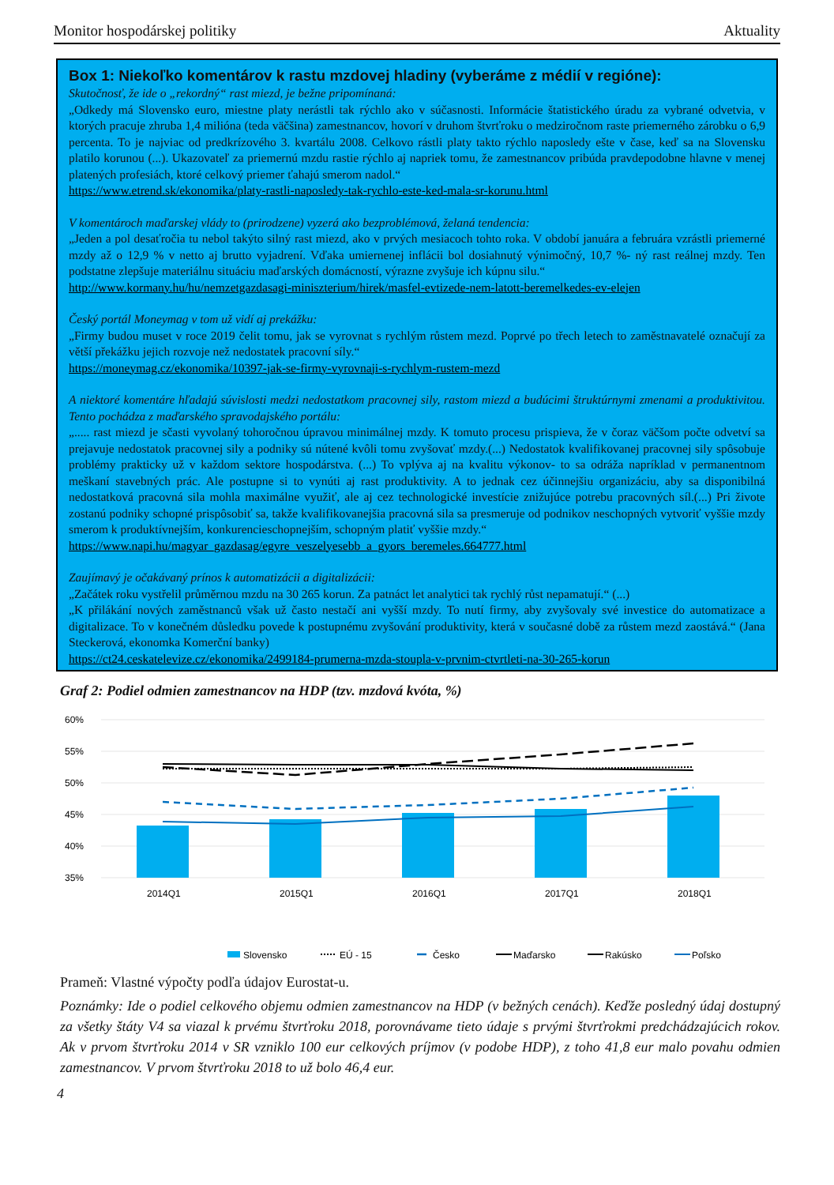Monitor hospodárskej politiky Aktuality
Box 1: Niekoľko komentárov k rastu mzdovej hladiny (vyberáme z médií v regióne):
Skutočnosť, že ide o „rekordný“ rast miezd, je bežne pripomínaná:
„Odkedy má Slovensko euro, miestne platy nerástli tak rýchlo ako v súčasnosti. Informácie štatistického úradu za vybrané odvetvia, v ktorých pracuje zhruba 1,4 milióna (teda väčšina) zamestnancov, hovorí v druhom štvrťroku o medziročnom raste priemerného zárobku o 6,9 percenta. To je najviac od predkrízového 3. kvartálu 2008. Celkovo rástli platy takto rýchlo naposledy ešte v čase, keď sa na Slovensku platilo korunou (...). Ukazovateľ za priemernú mzdu rastie rýchlo aj napriek tomu, že zamestnancov pribúda pravdepodobne hlavne v menej platených profesiách, ktoré celkový priemer ťahajú smerom nadol.“
https://www.etrend.sk/ekonomika/platy-rastli-naposledy-tak-rychlo-este-ked-mala-sr-korunu.html
V komentároch maďarskej vlády to (prirodzene) vyzerá ako bezproblémová, želaná tendencia:
„Jeden a pol desaťročia tu nebol takýto silný rast miezd, ako v prvých mesiacoch tohto roka. V období januára a februára vzrástli priemerné mzdy až o 12,9 % v netto aj brutto vyjadrení. Vďaka umiernenej inflácii bol dosiahnutý výnimočný, 10,7 %- ný rast reálnej mzdy. Ten podstatne zlepšuje materiálnu situáciu maďarských domácností, výrazne zvyšuje ich kúpnu silu.“
http://www.kormany.hu/hu/nemzetgazdasagi-miniszterium/hirek/masfel-evtizede-nem-latott-beremelkedes-ev-elejen
Český portál Moneymag v tom už vidí aj prekážku:
„Firmy budou muset v roce 2019 čelit tomu, jak se vyrovnat s rychlým růstem mezd. Poprvé po třech letech to zaměstnavatelé označují za větší překážku jejich rozvoje než nedostatek pracovní síly.“
https://moneymag.cz/ekonomika/10397-jak-se-firmy-vyrovnaji-s-rychlym-rustem-mezd
A niektoré komentáre hľadajú súvislosti medzi nedostatkom pracovnej sily, rastom miezd a budúcimi štruktúrnymi zmenami a produktivitou. Tento pochádza z maďarského spravodajského portálu:
„..... rast miezd je sčasti vyvolaný tohoročnou úpravou minimálnej mzdy. K tomuto procesu prispieva, že v čoraz väčšom počte odvetví sa prejavuje nedostatok pracovnej sily a podniky sú nútené kvôli tomu zvyšovať mzdy.(...) Nedostatok kvalifikovanej pracovnej sily spôsobuje problémy prakticky už v každom sektore hospodárstva. (...) To vplýva aj na kvalitu výkonov- to sa odráža napríklad v permanentnom meškaní stavebných prác. Ale postupne si to vynúti aj rast produktivity. A to jednak cez účinnejšiu organizáciu, aby sa disponibilná nedostatková pracovná sila mohla maximálne využiť, ale aj cez technologické investície znižujúce potrebu pracovných síl.(...) Pri živote zostanú podniky schopné prispôsobiť sa, takže kvalifikovanejšia pracovná sila sa presmeruje od podnikov neschopných vytvoriť vyššie mzdy smerom k produktívnejším, konkurencieschopnejším, schopným platiť vyššie mzdy.“
https://www.napi.hu/magyar_gazdasag/egyre_veszelyesebb_a_gyors_beremeles.664777.html
Zaujímavý je očakávaný prínos k automatizácii a digitalizácii:
„Začátek roku vystřelil průměrnou mzdu na 30 265 korun. Za patnáct let analytici tak rychlý růst nepamatují.“ (...)
„K přilákání nových zaměstnanců však už často nestačí ani vyšší mzdy. To nutí firmy, aby zvyšovaly své investice do automatizace a digitalizace. To v konečném důsledku povede k postupnému zvyšování produktivity, která v současné době za růstem mezd zaostává.“ (Jana Steckerová, ekonomka Komerční banky)
https://ct24.ceskatelevize.cz/ekonomika/2499184-prumerna-mzda-stoupla-v-prvnim-ctvrtleti-na-30-265-korun
Graf 2: Podiel odmien zamestnancov na HDP (tzv. mzdová kvóta, %)
60%
55%
50%
45%
40%
35%
2014Q1
2015Q1
2016Q1
2017Q1
2018Q1
Slovensko
EÚ - 15
Česko
Maďarsko
Rakúsko
Poľsko
Prameň: Vlastné výpočty podľa údajov Eurostat-u.
Poznámky: Ide o podiel celkového objemu odmien zamestnancov na HDP (v bežných cenách). Keďže posledný údaj dostupný za všetky štáty V4 sa viazal k prvému štvrťroku 2018, porovnávame tieto údaje s prvými štvrťrokmi predchádzajúcich rokov. Ak v prvom štvrťroku 2014 v SR vzniklo 100 eur celkových príjmov (v podobe HDP), z toho 41,8 eur malo povahu odmien zamestnancov. V prvom štvrťroku 2018 to už bolo 46,4 eur.
4